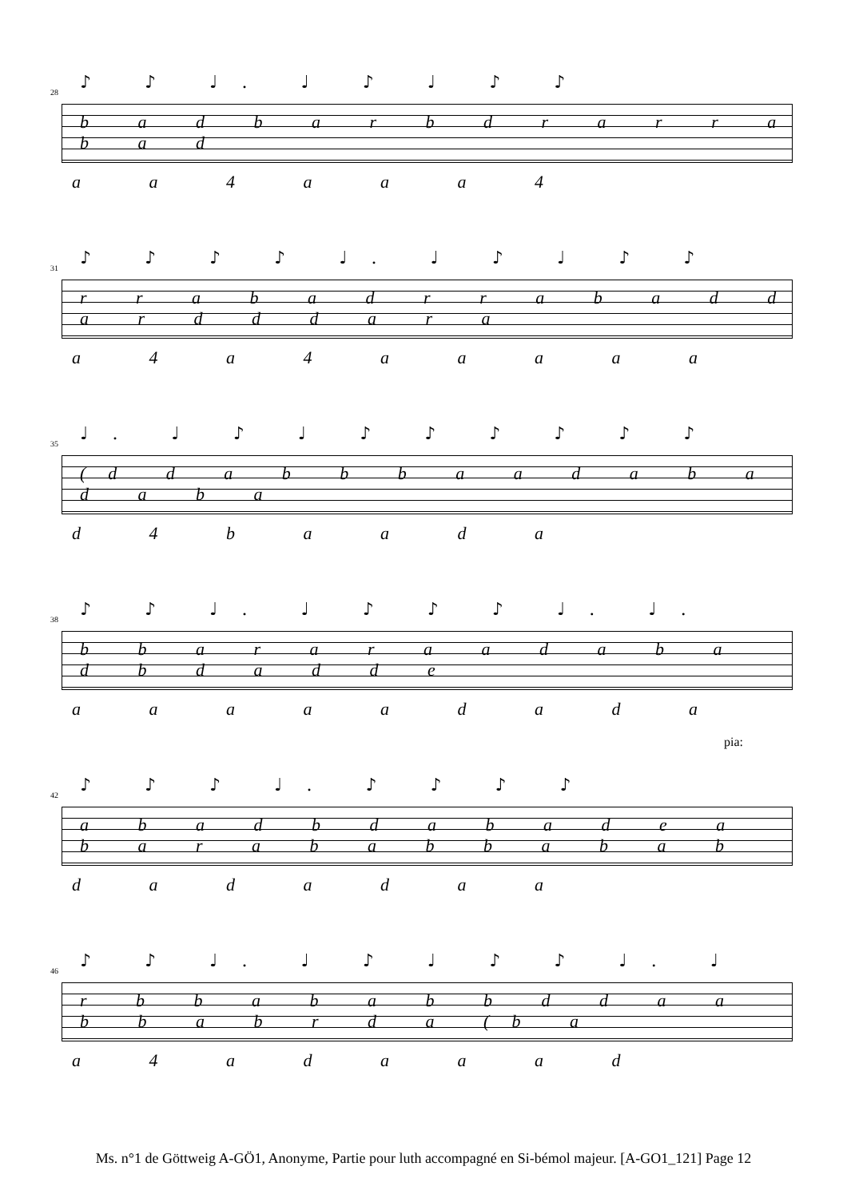28 ♪ ♪ ♩. ♩ ♪ ♩ ♪ ♪
b a d b a r b d r a r r a b a d
a a 4 a a a 4
31 ♪ ♪ ♪ ♪ ♩. ♩ ♪ ♩ ♪ ♪
r r a b a d r r a b a d d a r d d d a r a
a 4 a 4 a a a a a
35 ♩. ♩ ♪ ♩ ♪ ♪ ♪ ♪ ♪ ♪
(d d a b b b a a d a b a d a b a
d 4 b a a d a
38 ♪ ♪ ♩. ♩ ♪ ♪ ♪ ♩. ♩.
b b a r a r a a d a b a d b d a d d e
a a a a a d a d a
pia:
42 ♪ ♪ ♪ ♩. ♪ ♪ ♪ ♪
a b a d b d a b a d e a b a r a b a b b a b a b
d a d a d a a
46 ♪ ♪ ♩. ♩ ♪ ♩ ♪ ♪ ♩. ♩
r b b a b a b b d d a a b b a b r d a (b a
a 4 a d a a a d
Ms. n°1 de Göttweig A-GÖ1, Anonyme, Partie pour luth accompagné en Si-bémol majeur. [A-GO1_121] Page 12